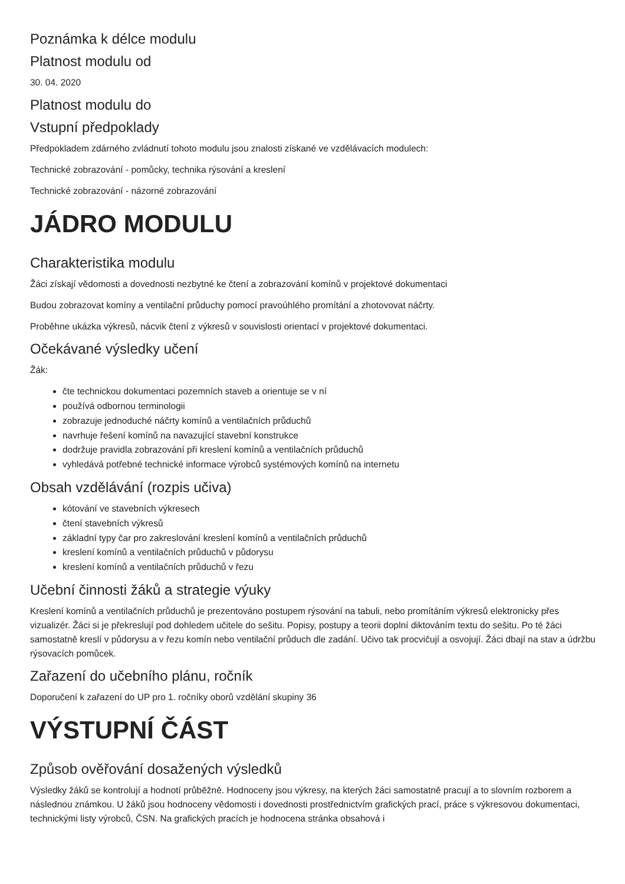Poznámka k délce modulu
Platnost modulu od
30. 04. 2020
Platnost modulu do
Vstupní předpoklady
Předpokladem zdárného zvládnutí tohoto modulu jsou znalosti získané ve vzdělávacích modulech:
Technické zobrazování - pomůcky, technika rýsování a kreslení
Technické zobrazování - názorné zobrazování
JÁDRO MODULU
Charakteristika modulu
Žáci získají vědomosti a dovednosti nezbytné ke čtení a zobrazování komínů v projektové dokumentaci
Budou zobrazovat komíny a ventilační průduchy pomocí pravoúhlého promítání a zhotovovat náčrty.
Proběhne ukázka výkresů, nácvik čtení z výkresů v souvislosti orientací v projektové dokumentaci.
Očekávané výsledky učení
Žák:
čte technickou dokumentaci pozemních staveb a orientuje se v ní
používá odbornou terminologii
zobrazuje jednoduché náčrty komínů a ventilačních průduchů
navrhuje řešení komínů na navazující stavební konstrukce
dodržuje pravidla zobrazování při kreslení komínů a ventilačních průduchů
vyhledává potřebné technické informace výrobců systémových komínů na internetu
Obsah vzdělávání (rozpis učiva)
kótování ve stavebních výkresech
čtení stavebních výkresů
základní typy čar pro zakreslování kreslení komínů a ventilačních průduchů
kreslení komínů a ventilačních průduchů v půdorysu
kreslení komínů a ventilačních průduchů v řezu
Učební činnosti žáků a strategie výuky
Kreslení komínů a ventilačních průduchů je prezentováno postupem rýsování na tabuli, nebo promítáním výkresů elektronicky přes vizualizér. Žáci si je překreslují pod dohledem učitele do sešitu. Popisy, postupy a teorii doplní diktováním textu do sešitu. Po té žáci samostatně kreslí v půdorysu a v řezu komín nebo ventilační průduch dle zadání. Učivo tak procvičují a osvojují. Žáci dbají na stav a údržbu rýsovacích pomůcek.
Zařazení do učebního plánu, ročník
Doporučení k zařazení do UP pro 1. ročníky oborů vzdělání skupiny 36
VÝSTUPNÍ ČÁST
Způsob ověřování dosažených výsledků
Výsledky žáků se kontrolují a hodnotí průběžně. Hodnoceny jsou výkresy, na kterých žáci samostatně pracují a to slovním rozborem a následnou známkou. U žáků jsou hodnoceny vědomosti i dovednosti prostřednictvím grafických prací, práce s výkresovou dokumentaci, technickými listy výrobců, ČSN. Na grafických pracích je hodnocena stránka obsahová i